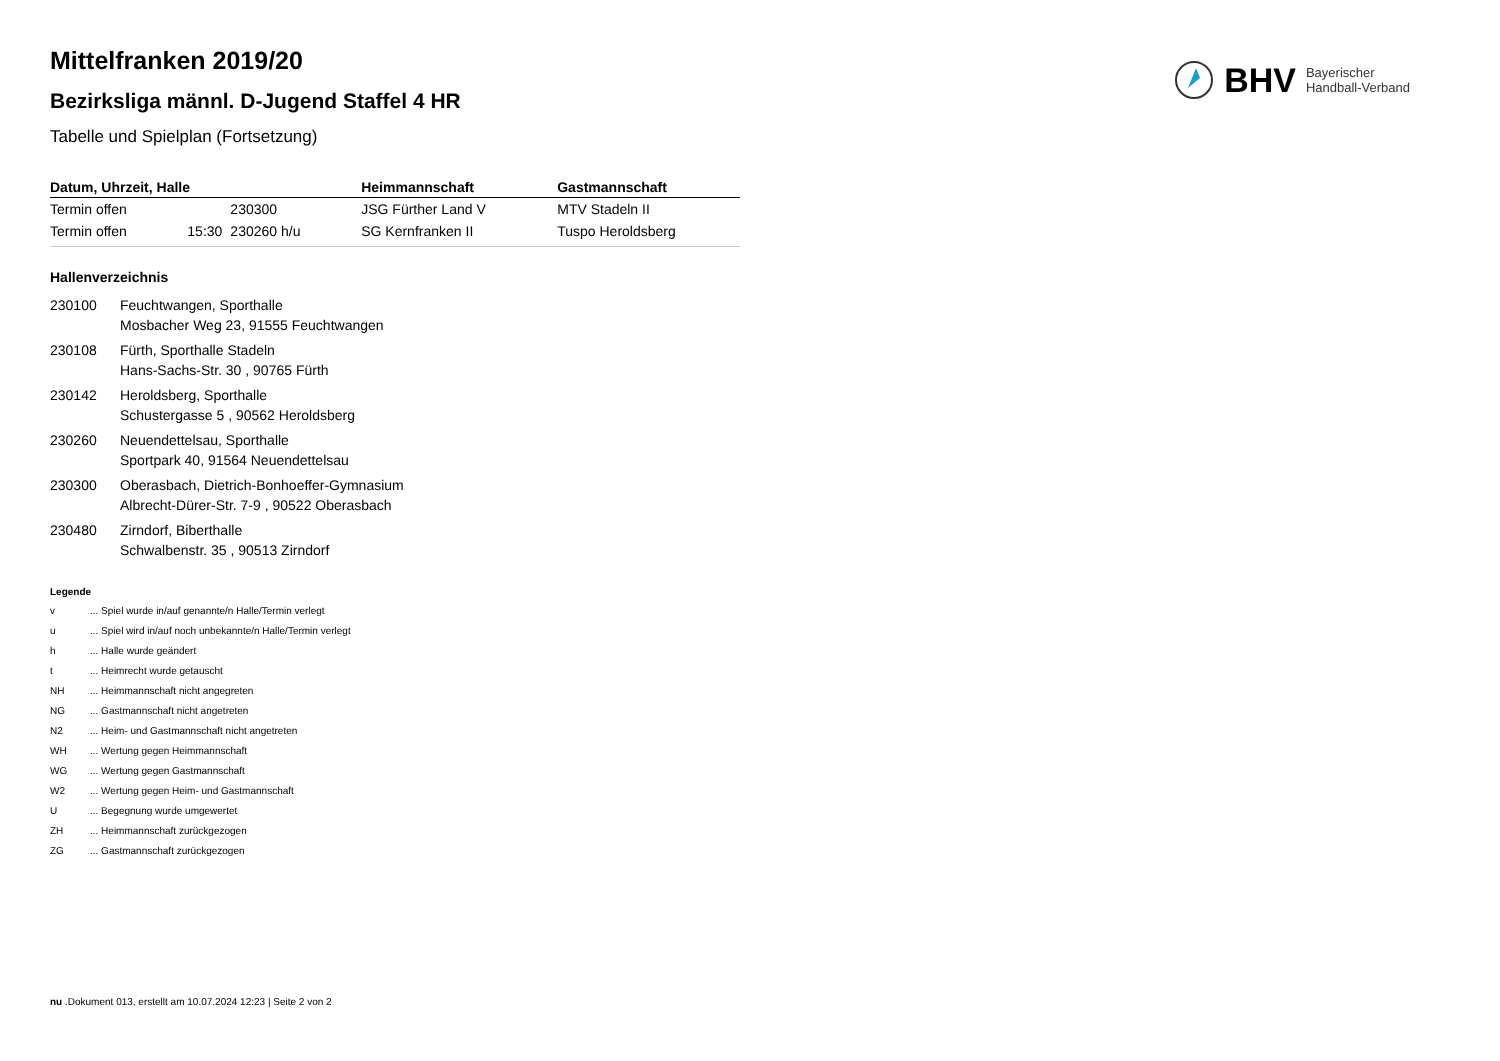BHV Bayerischer
Handball-Verband
Mittelfranken 2019/20
Bezirksliga männl. D-Jugend Staffel 4 HR
Tabelle und Spielplan (Fortsetzung)
| Datum, Uhrzeit, Halle | | | Heimmannschaft | Gastmannschaft |
| --- | --- | --- | --- | --- |
| Termin offen | | 230300 | JSG Fürther Land V | MTV Stadeln II |
| Termin offen | 15:30 | 230260 h/u | SG Kernfranken II | Tuspo Heroldsberg |
Hallenverzeichnis
230100 Feuchtwangen, Sporthalle
Mosbacher Weg 23, 91555 Feuchtwangen
230108 Fürth, Sporthalle Stadeln
Hans-Sachs-Str. 30 , 90765 Fürth
230142 Heroldsberg, Sporthalle
Schustergasse 5 , 90562 Heroldsberg
230260 Neuendettelsau, Sporthalle
Sportpark 40, 91564 Neuendettelsau
230300 Oberasbach, Dietrich-Bonhoeffer-Gymnasium
Albrecht-Dürer-Str. 7-9 , 90522 Oberasbach
230480 Zirndorf, Biberthalle
Schwalbenstr. 35 , 90513 Zirndorf
Legende
v ... Spiel wurde in/auf genannte/n Halle/Termin verlegt
u ... Spiel wird in/auf noch unbekannte/n Halle/Termin verlegt
h ... Halle wurde geändert
t ... Heimrecht wurde getauscht
NH ... Heimmannschaft nicht angegreten
NG ... Gastmannschaft nicht angetreten
N2 ... Heim- und Gastmannschaft nicht angetreten
WH ... Wertung gegen Heimmannschaft
WG ... Wertung gegen Gastmannschaft
W2 ... Wertung gegen Heim- und Gastmannschaft
U ... Begegnung wurde umgewertet
ZH ... Heimmannschaft zurückgezogen
ZG ... Gastmannschaft zurückgezogen
nu .Dokument 013, erstellt am 10.07.2024 12:23 | Seite 2 von 2